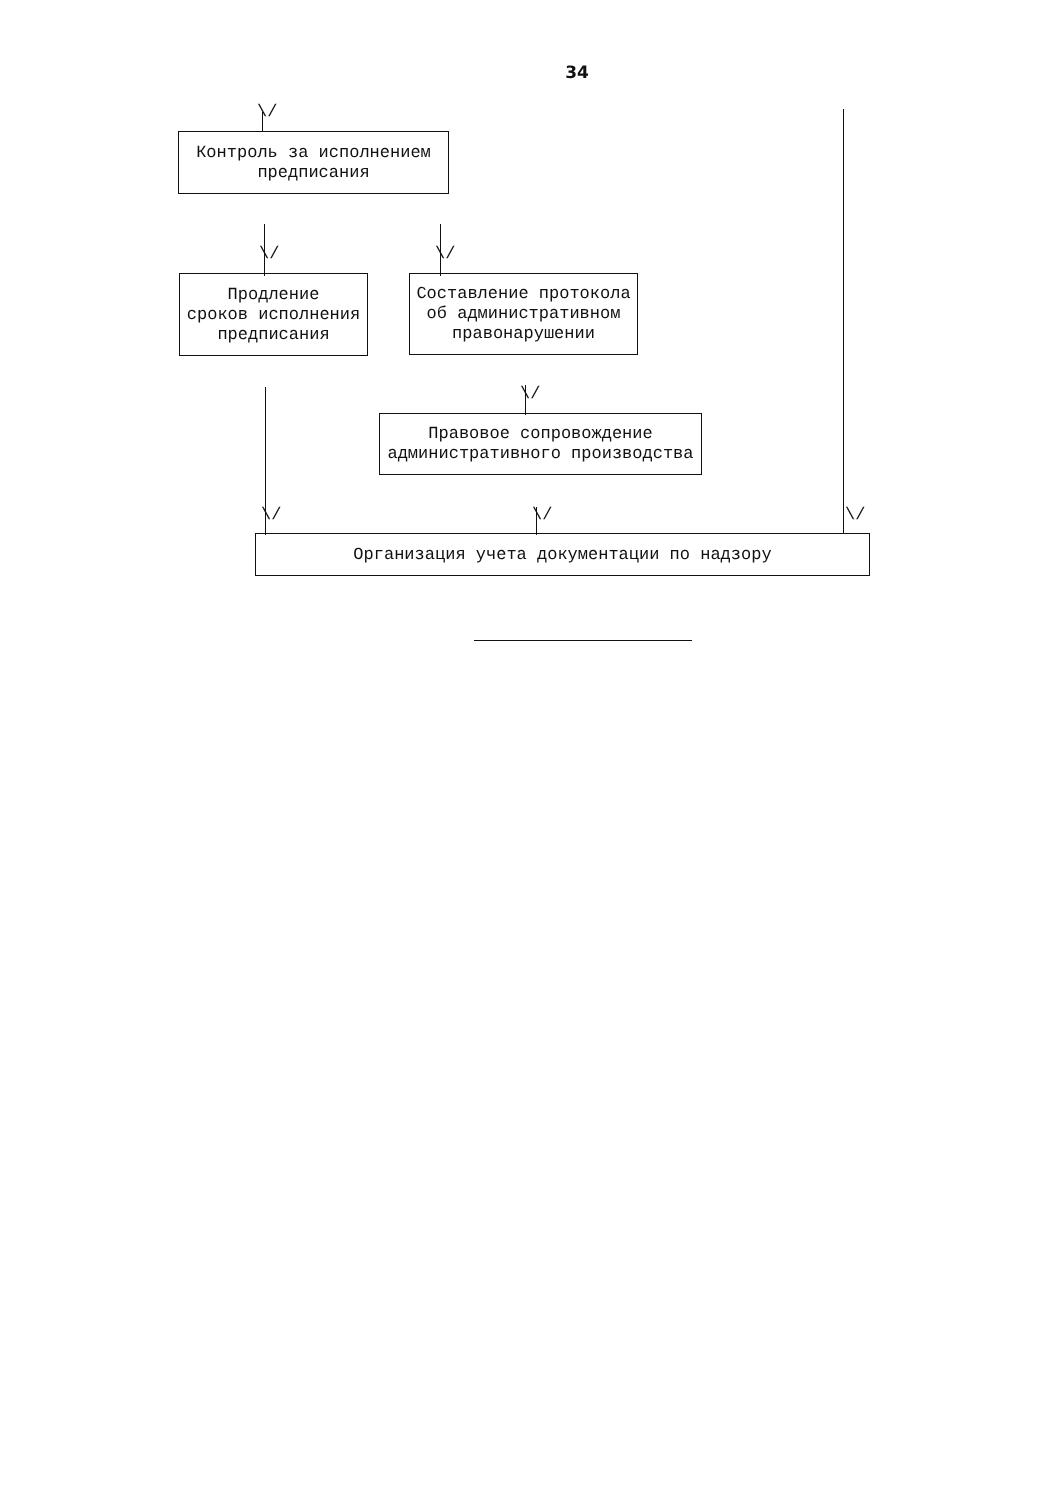34
\/
Контроль за исполнением
предписания
\/ \/
Продление
сроков исполнения
предписания
Составление протокола
об административном
правонарушении
\/
Правовое сопровождение
административного производства
\/ \/ \/
Организация учета документации по надзору